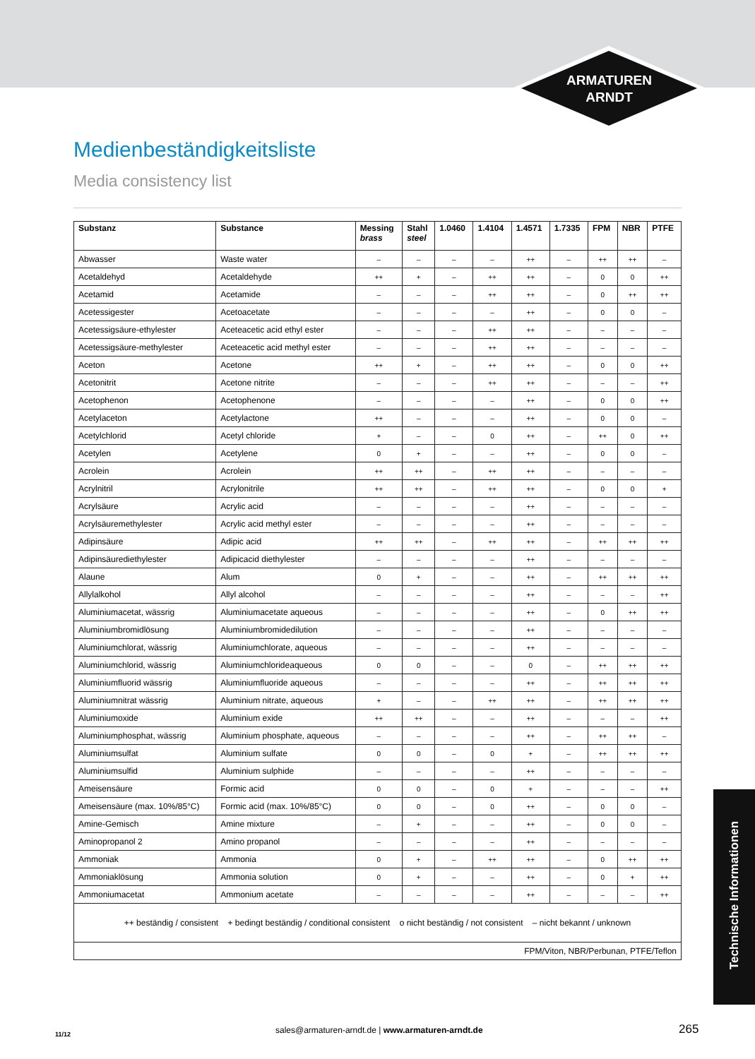ARMATUREN
ARNDT
Medienbeständigkeitsliste
Media consistency list
| Substanz | Substance | Messing brass | Stahl steel | 1.0460 | 1.4104 | 1.4571 | 1.7335 | FPM | NBR | PTFE |
| --- | --- | --- | --- | --- | --- | --- | --- | --- | --- | --- |
| Abwasser | Waste water | – | – | – | – | ++ | – | ++ | ++ | – |
| Acetaldehyd | Acetaldehyde | ++ | + | – | ++ | ++ | – | 0 | 0 | ++ |
| Acetamid | Acetamide | – | – | – | ++ | ++ | – | 0 | ++ | ++ |
| Acetessigester | Acetoacetate | – | – | – | – | ++ | – | 0 | 0 | – |
| Acetessigsäure-ethylester | Aceteacetic acid ethyl ester | – | – | – | ++ | ++ | – | – | – | – |
| Acetessigsäure-methylester | Aceteacetic acid methyl ester | – | – | – | ++ | ++ | – | – | – | – |
| Aceton | Acetone | ++ | + | – | ++ | ++ | – | 0 | 0 | ++ |
| Acetonitrit | Acetone nitrite | – | – | – | ++ | ++ | – | – | – | ++ |
| Acetophenon | Acetophenone | – | – | – | – | ++ | – | 0 | 0 | ++ |
| Acetylaceton | Acetylactone | ++ | – | – | – | ++ | – | 0 | 0 | – |
| Acetylchlorid | Acetyl chloride | + | – | – | 0 | ++ | – | ++ | 0 | ++ |
| Acetylen | Acetylene | 0 | + | – | – | ++ | – | 0 | 0 | – |
| Acrolein | Acrolein | ++ | ++ | – | ++ | ++ | – | – | – | – |
| Acrylnitril | Acrylonitrile | ++ | ++ | – | ++ | ++ | – | 0 | 0 | + |
| Acrylsäure | Acrylic acid | – | – | – | – | ++ | – | – | – | – |
| Acrylsäuremethylester | Acrylic acid methyl ester | – | – | – | – | ++ | – | – | – | – |
| Adipinsäure | Adipic acid | ++ | ++ | – | ++ | ++ | – | ++ | ++ | ++ |
| Adipinsäurediethylester | Adipicacid diethylester | – | – | – | – | ++ | – | – | – | – |
| Alaune | Alum | 0 | + | – | – | ++ | – | ++ | ++ | ++ |
| Allylalkohol | Allyl alcohol | – | – | – | – | ++ | – | – | – | ++ |
| Aluminiumacetat, wässrig | Aluminiumacetate aqueous | – | – | – | – | ++ | – | 0 | ++ | ++ |
| Aluminiumbromidlösung | Aluminiumbromidedilution | – | – | – | – | ++ | – | – | – | – |
| Aluminiumchlorat, wässrig | Aluminiumchlorate, aqueous | – | – | – | – | ++ | – | – | – | – |
| Aluminiumchlorid, wässrig | Aluminiumchlorideaqueous | 0 | 0 | – | – | 0 | – | ++ | ++ | ++ |
| Aluminiumfluorid wässrig | Aluminiumfluoride aqueous | – | – | – | – | ++ | – | ++ | ++ | ++ |
| Aluminiumnitrat wässrig | Aluminium nitrate, aqueous | + | – | – | ++ | ++ | – | ++ | ++ | ++ |
| Aluminiumoxide | Aluminium exide | ++ | ++ | – | – | ++ | – | – | – | ++ |
| Aluminiumphosphat, wässrig | Aluminium phosphate, aqueous | – | – | – | – | ++ | – | ++ | ++ | – |
| Aluminiumsulfat | Aluminium sulfate | 0 | 0 | – | 0 | + | – | ++ | ++ | ++ |
| Aluminiumsulfid | Aluminium sulphide | – | – | – | – | ++ | – | – | – | – |
| Ameisensäure | Formic acid | 0 | 0 | – | 0 | + | – | – | – | ++ |
| Ameisensäure (max. 10%/85°C) | Formic acid (max. 10%/85°C) | 0 | 0 | – | 0 | ++ | – | 0 | 0 | – |
| Amine-Gemisch | Amine mixture | – | + | – | – | ++ | – | 0 | 0 | – |
| Aminopropanol 2 | Amino propanol | – | – | – | – | ++ | – | – | – | – |
| Ammoniak | Ammonia | 0 | + | – | ++ | ++ | – | 0 | ++ | ++ |
| Ammoniaklösung | Ammonia solution | 0 | + | – | – | ++ | – | 0 | + | ++ |
| Ammoniumacetat | Ammonium acetate | – | – | – | – | ++ | – | – | – | ++ |
| ++ beständig / consistent + bedingt beständig / conditional consistent o nicht beständig / not consistent – nicht bekannt / unknown | | | | | | | | | | |
| FPM/Viton, NBR/Perbunan, PTFE/Teflon | | | | | | | | | | |
Technische Informationen
11/12 sales@armaturen-arndt.de | www.armaturen-arndt.de 265